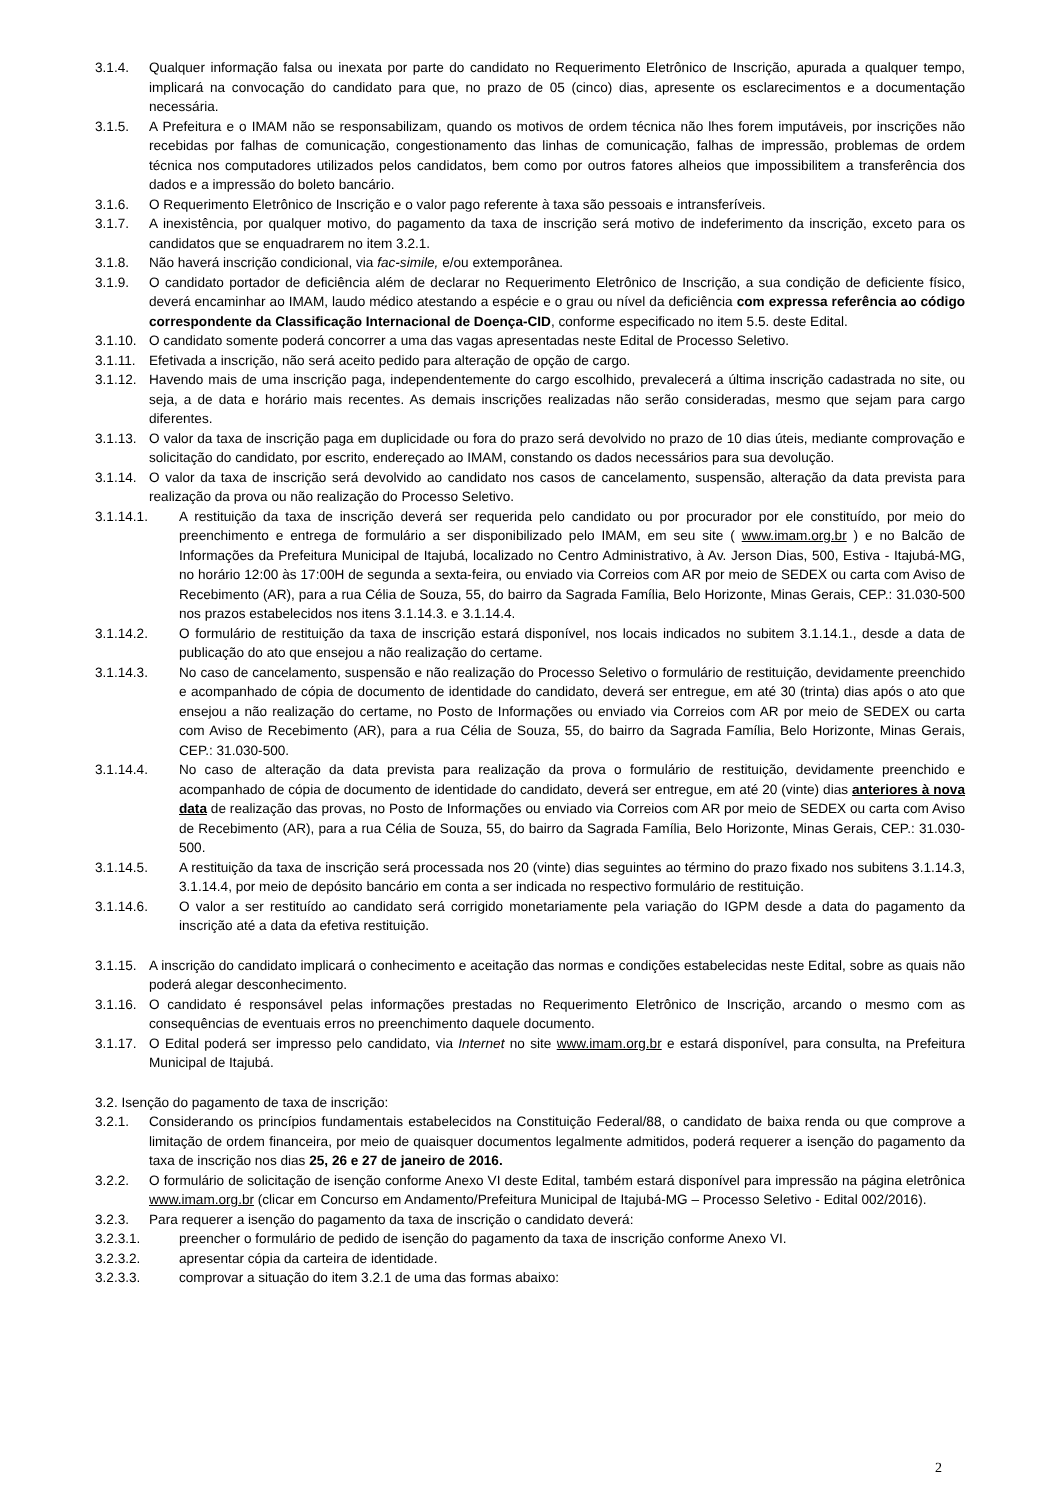3.1.4. Qualquer informação falsa ou inexata por parte do candidato no Requerimento Eletrônico de Inscrição, apurada a qualquer tempo, implicará na convocação do candidato para que, no prazo de 05 (cinco) dias, apresente os esclarecimentos e a documentação necessária.
3.1.5. A Prefeitura e o IMAM não se responsabilizam, quando os motivos de ordem técnica não lhes forem imputáveis, por inscrições não recebidas por falhas de comunicação, congestionamento das linhas de comunicação, falhas de impressão, problemas de ordem técnica nos computadores utilizados pelos candidatos, bem como por outros fatores alheios que impossibilitem a transferência dos dados e a impressão do boleto bancário.
3.1.6. O Requerimento Eletrônico de Inscrição e o valor pago referente à taxa são pessoais e intransferíveis.
3.1.7. A inexistência, por qualquer motivo, do pagamento da taxa de inscrição será motivo de indeferimento da inscrição, exceto para os candidatos que se enquadrarem no item 3.2.1.
3.1.8. Não haverá inscrição condicional, via fac-simile, e/ou extemporânea.
3.1.9. O candidato portador de deficiência além de declarar no Requerimento Eletrônico de Inscrição, a sua condição de deficiente físico, deverá encaminhar ao IMAM, laudo médico atestando a espécie e o grau ou nível da deficiência com expressa referência ao código correspondente da Classificação Internacional de Doença-CID, conforme especificado no item 5.5. deste Edital.
3.1.10. O candidato somente poderá concorrer a uma das vagas apresentadas neste Edital de Processo Seletivo.
3.1.11. Efetivada a inscrição, não será aceito pedido para alteração de opção de cargo.
3.1.12. Havendo mais de uma inscrição paga, independentemente do cargo escolhido, prevalecerá a última inscrição cadastrada no site, ou seja, a de data e horário mais recentes. As demais inscrições realizadas não serão consideradas, mesmo que sejam para cargo diferentes.
3.1.13. O valor da taxa de inscrição paga em duplicidade ou fora do prazo será devolvido no prazo de 10 dias úteis, mediante comprovação e solicitação do candidato, por escrito, endereçado ao IMAM, constando os dados necessários para sua devolução.
3.1.14. O valor da taxa de inscrição será devolvido ao candidato nos casos de cancelamento, suspensão, alteração da data prevista para realização da prova ou não realização do Processo Seletivo.
3.1.14.1. A restituição da taxa de inscrição deverá ser requerida pelo candidato ou por procurador por ele constituído, por meio do preenchimento e entrega de formulário a ser disponibilizado pelo IMAM, em seu site ( www.imam.org.br ) e no Balcão de Informações da Prefeitura Municipal de Itajubá, localizado no Centro Administrativo, à Av. Jerson Dias, 500, Estiva - Itajubá-MG, no horário 12:00 às 17:00H de segunda a sexta-feira, ou enviado via Correios com AR por meio de SEDEX ou carta com Aviso de Recebimento (AR), para a rua Célia de Souza, 55, do bairro da Sagrada Família, Belo Horizonte, Minas Gerais, CEP.: 31.030-500 nos prazos estabelecidos nos itens 3.1.14.3. e 3.1.14.4.
3.1.14.2. O formulário de restituição da taxa de inscrição estará disponível, nos locais indicados no subitem 3.1.14.1., desde a data de publicação do ato que ensejou a não realização do certame.
3.1.14.3. No caso de cancelamento, suspensão e não realização do Processo Seletivo o formulário de restituição, devidamente preenchido e acompanhado de cópia de documento de identidade do candidato, deverá ser entregue, em até 30 (trinta) dias após o ato que ensejou a não realização do certame, no Posto de Informações ou enviado via Correios com AR por meio de SEDEX ou carta com Aviso de Recebimento (AR), para a rua Célia de Souza, 55, do bairro da Sagrada Família, Belo Horizonte, Minas Gerais, CEP.: 31.030-500.
3.1.14.4. No caso de alteração da data prevista para realização da prova o formulário de restituição, devidamente preenchido e acompanhado de cópia de documento de identidade do candidato, deverá ser entregue, em até 20 (vinte) dias anteriores à nova data de realização das provas, no Posto de Informações ou enviado via Correios com AR por meio de SEDEX ou carta com Aviso de Recebimento (AR), para a rua Célia de Souza, 55, do bairro da Sagrada Família, Belo Horizonte, Minas Gerais, CEP.: 31.030-500.
3.1.14.5. A restituição da taxa de inscrição será processada nos 20 (vinte) dias seguintes ao término do prazo fixado nos subitens 3.1.14.3, 3.1.14.4, por meio de depósito bancário em conta a ser indicada no respectivo formulário de restituição.
3.1.14.6. O valor a ser restituído ao candidato será corrigido monetariamente pela variação do IGPM desde a data do pagamento da inscrição até a data da efetiva restituição.
3.1.15. A inscrição do candidato implicará o conhecimento e aceitação das normas e condições estabelecidas neste Edital, sobre as quais não poderá alegar desconhecimento.
3.1.16. O candidato é responsável pelas informações prestadas no Requerimento Eletrônico de Inscrição, arcando o mesmo com as consequências de eventuais erros no preenchimento daquele documento.
3.1.17. O Edital poderá ser impresso pelo candidato, via Internet no site www.imam.org.br e estará disponível, para consulta, na Prefeitura Municipal de Itajubá.
3.2. Isenção do pagamento de taxa de inscrição:
3.2.1. Considerando os princípios fundamentais estabelecidos na Constituição Federal/88, o candidato de baixa renda ou que comprove a limitação de ordem financeira, por meio de quaisquer documentos legalmente admitidos, poderá requerer a isenção do pagamento da taxa de inscrição nos dias 25, 26 e 27 de janeiro de 2016.
3.2.2. O formulário de solicitação de isenção conforme Anexo VI deste Edital, também estará disponível para impressão na página eletrônica www.imam.org.br (clicar em Concurso em Andamento/Prefeitura Municipal de Itajubá-MG – Processo Seletivo - Edital 002/2016).
3.2.3. Para requerer a isenção do pagamento da taxa de inscrição o candidato deverá:
3.2.3.1. preencher o formulário de pedido de isenção do pagamento da taxa de inscrição conforme Anexo VI.
3.2.3.2. apresentar cópia da carteira de identidade.
3.2.3.3. comprovar a situação do item 3.2.1 de uma das formas abaixo:
2